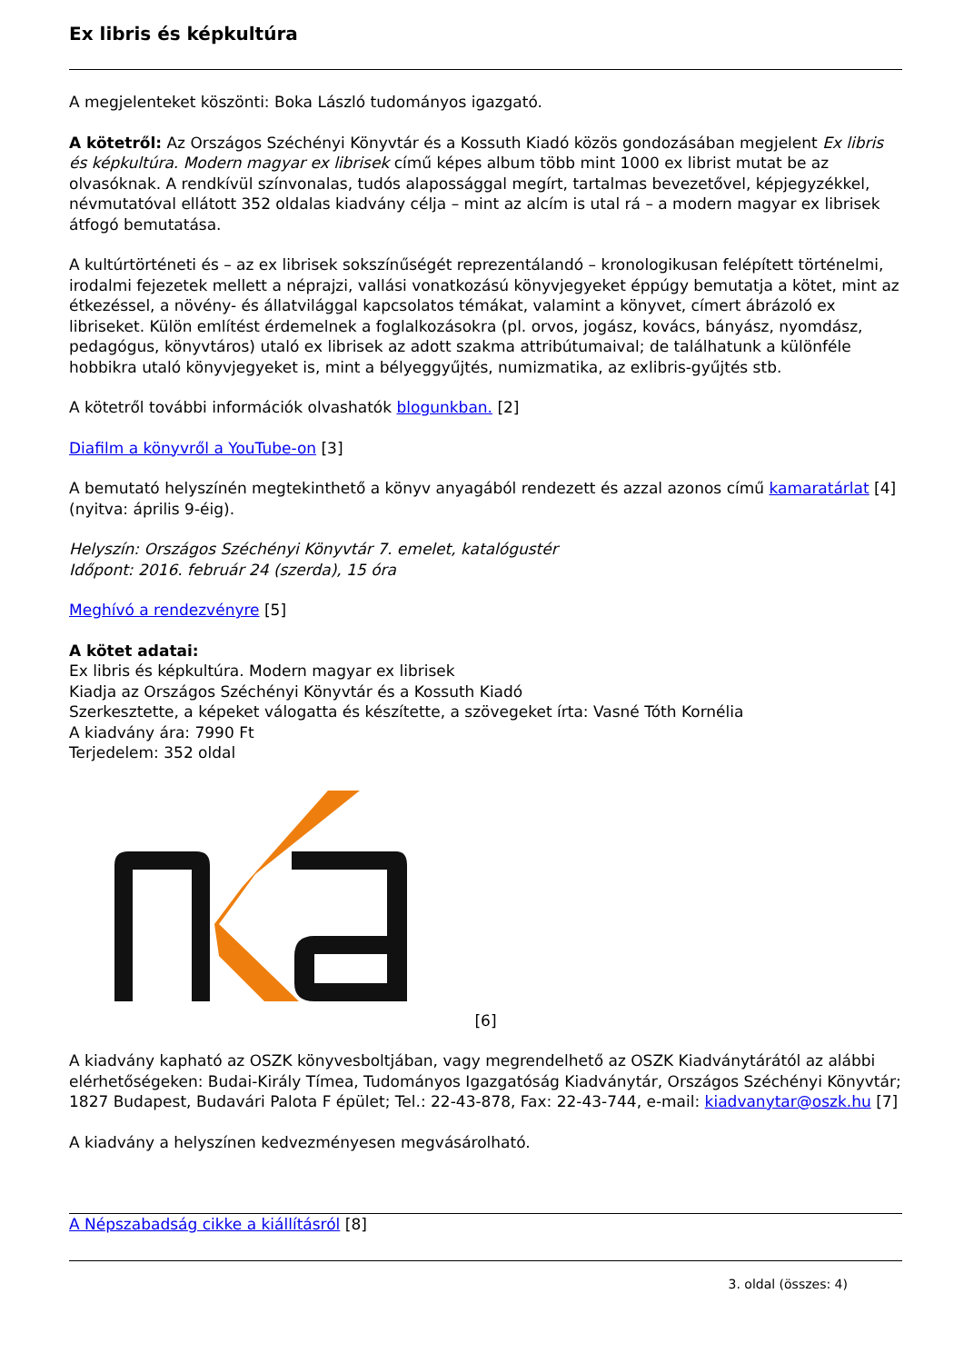Ex libris és képkultúra
A megjelenteket köszönti: Boka László tudományos igazgató.
A kötetről: Az Országos Széchényi Könyvtár és a Kossuth Kiadó közös gondozásában megjelent Ex libris és képkultúra. Modern magyar ex librisek című képes album több mint 1000 ex librist mutat be az olvasóknak. A rendkívül színvonalas, tudós alapossággal megírt, tartalmas bevezetővel, képjegyzékkel, névmutatóval ellátott 352 oldalas kiadvány célja – mint az alcím is utal rá – a modern magyar ex librisek átfogó bemutatása.
A kultúrtörténeti és – az ex librisek sokszínűségét reprezentálandó – kronologikusan felépített történelmi, irodalmi fejezetek mellett a néprajzi, vallási vonatkozású könyvjegyeket éppúgy bemutatja a kötet, mint az étkezéssel, a növény- és állatvilággal kapcsolatos témákat, valamint a könyvet, címert ábrázoló ex libriseket. Külön említést érdemelnek a foglalkozásokra (pl. orvos, jogász, kovács, bányász, nyomdász, pedagógus, könyvtáros) utaló ex librisek az adott szakma attribútumaival; de találhatunk a különféle hobbikra utaló könyvjegyeket is, mint a bélyeggyűjtés, numizmatika, az exlibris-gyűjtés stb.
A kötetről további információk olvashatók blogunkban. [2]
Diafilm a könyvről a YouTube-on [3]
A bemutató helyszínén megtekinthető a könyv anyagából rendezett és azzal azonos című kamaratárlat [4] (nyitva: április 9-éig).
Helyszín: Országos Széchényi Könyvtár 7. emelet, katalógustér
Időpont: 2016. február 24 (szerda), 15 óra
Meghívó a rendezvényre [5]
A kötet adatai:
Ex libris és képkultúra. Modern magyar ex librisek
Kiadja az Országos Széchényi Könyvtár és a Kossuth Kiadó
Szerkesztette, a képeket válogatta és készítette, a szövegeket írta: Vasné Tóth Kornélia
A kiadvány ára: 7990 Ft
Terjedelem: 352 oldal
[6]
A kiadvány kapható az OSZK könyvesboltjában, vagy megrendelhető az OSZK Kiadványtárától az alábbi elérhetőségeken: Budai-Király Tímea, Tudományos Igazgatóság Kiadványtár, Országos Széchényi Könyvtár; 1827 Budapest, Budavári Palota F épület; Tel.: 22-43-878, Fax: 22-43-744, e-mail: kiadvanytar@oszk.hu [7]
A kiadvány a helyszínen kedvezményesen megvásárolható.
A Népszabadság cikke a kiállításról [8]
3. oldal (összes: 4)